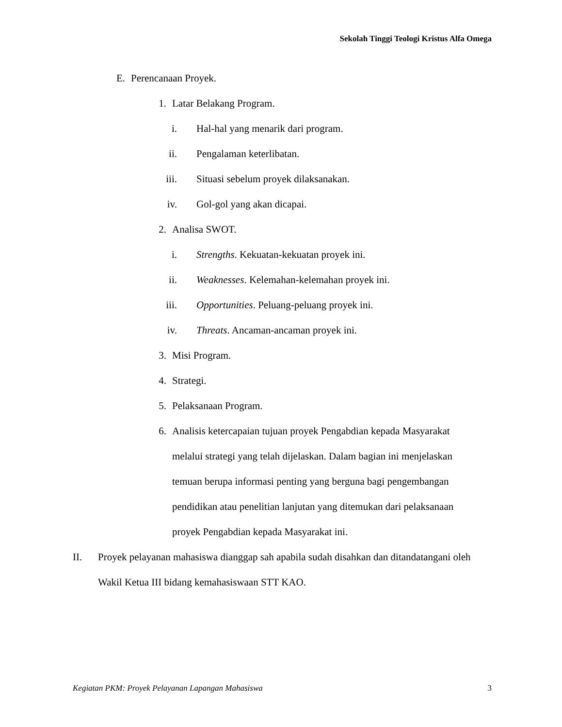Sekolah Tinggi Teologi Kristus Alfa Omega
E. Perencanaan Proyek.
1. Latar Belakang Program.
i. Hal-hal yang menarik dari program.
ii. Pengalaman keterlibatan.
iii. Situasi sebelum proyek dilaksanakan.
iv. Gol-gol yang akan dicapai.
2. Analisa SWOT.
i. Strengths. Kekuatan-kekuatan proyek ini.
ii. Weaknesses. Kelemahan-kelemahan proyek ini.
iii. Opportunities. Peluang-peluang proyek ini.
iv. Threats. Ancaman-ancaman proyek ini.
3. Misi Program.
4. Strategi.
5. Pelaksanaan Program.
6. Analisis ketercapaian tujuan proyek Pengabdian kepada Masyarakat melalui strategi yang telah dijelaskan. Dalam bagian ini menjelaskan temuan berupa informasi penting yang berguna bagi pengembangan pendidikan atau penelitian lanjutan yang ditemukan dari pelaksanaan proyek Pengabdian kepada Masyarakat ini.
II. Proyek pelayanan mahasiswa dianggap sah apabila sudah disahkan dan ditandatangani oleh Wakil Ketua III bidang kemahasiswaan STT KAO.
Kegiatan PKM: Proyek Pelayanan Lapangan Mahasiswa 3